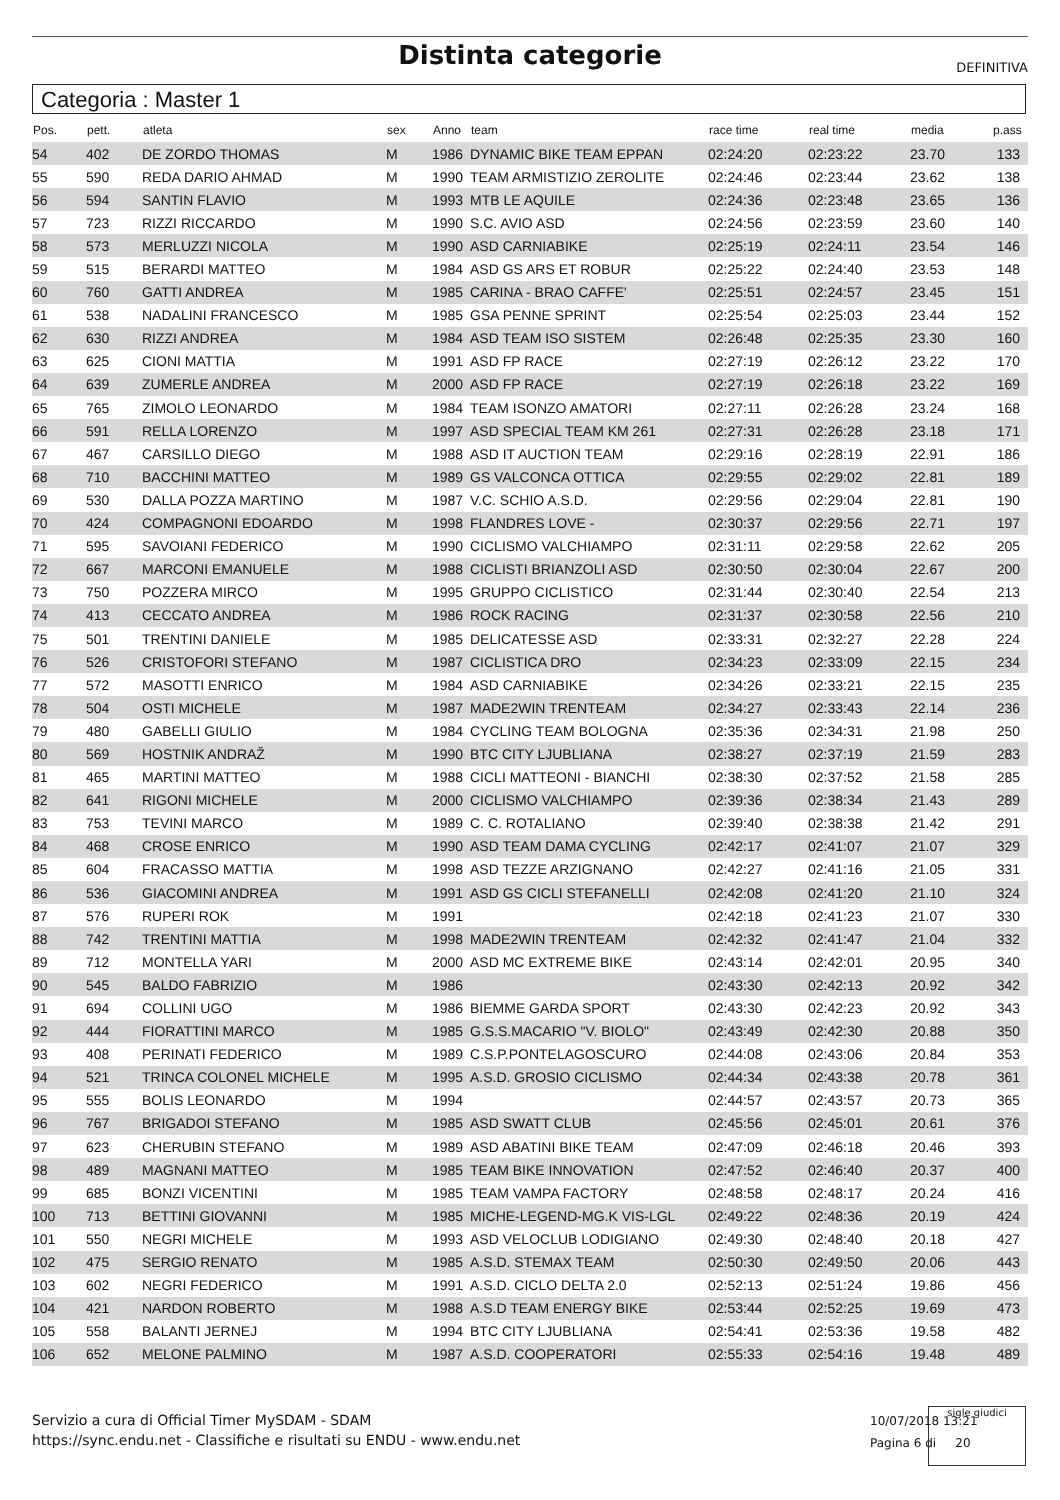Distinta categorie DEFINITIVA
Categoria : Master 1
| Pos. | pett. | atleta | sex | Anno | team | race time | real time | media | p.ass |
| --- | --- | --- | --- | --- | --- | --- | --- | --- | --- |
| 54 | 402 | DE ZORDO THOMAS | M | 1986 | DYNAMIC BIKE TEAM EPPAN | 02:24:20 | 02:23:22 | 23.70 | 133 |
| 55 | 590 | REDA DARIO AHMAD | M | 1990 | TEAM ARMISTIZIO ZEROLITE | 02:24:46 | 02:23:44 | 23.62 | 138 |
| 56 | 594 | SANTIN FLAVIO | M | 1993 | MTB LE AQUILE | 02:24:36 | 02:23:48 | 23.65 | 136 |
| 57 | 723 | RIZZI RICCARDO | M | 1990 | S.C. AVIO ASD | 02:24:56 | 02:23:59 | 23.60 | 140 |
| 58 | 573 | MERLUZZI NICOLA | M | 1990 | ASD CARNIABIKE | 02:25:19 | 02:24:11 | 23.54 | 146 |
| 59 | 515 | BERARDI MATTEO | M | 1984 | ASD GS ARS ET ROBUR | 02:25:22 | 02:24:40 | 23.53 | 148 |
| 60 | 760 | GATTI ANDREA | M | 1985 | CARINA - BRAO CAFFE' | 02:25:51 | 02:24:57 | 23.45 | 151 |
| 61 | 538 | NADALINI FRANCESCO | M | 1985 | GSA PENNE SPRINT | 02:25:54 | 02:25:03 | 23.44 | 152 |
| 62 | 630 | RIZZI ANDREA | M | 1984 | ASD TEAM ISO SISTEM | 02:26:48 | 02:25:35 | 23.30 | 160 |
| 63 | 625 | CIONI MATTIA | M | 1991 | ASD FP RACE | 02:27:19 | 02:26:12 | 23.22 | 170 |
| 64 | 639 | ZUMERLE ANDREA | M | 2000 | ASD FP RACE | 02:27:19 | 02:26:18 | 23.22 | 169 |
| 65 | 765 | ZIMOLO LEONARDO | M | 1984 | TEAM ISONZO AMATORI | 02:27:11 | 02:26:28 | 23.24 | 168 |
| 66 | 591 | RELLA LORENZO | M | 1997 | ASD SPECIAL TEAM KM 261 | 02:27:31 | 02:26:28 | 23.18 | 171 |
| 67 | 467 | CARSILLO DIEGO | M | 1988 | ASD IT AUCTION TEAM | 02:29:16 | 02:28:19 | 22.91 | 186 |
| 68 | 710 | BACCHINI MATTEO | M | 1989 | GS VALCONCA OTTICA | 02:29:55 | 02:29:02 | 22.81 | 189 |
| 69 | 530 | DALLA POZZA MARTINO | M | 1987 | V.C. SCHIO A.S.D. | 02:29:56 | 02:29:04 | 22.81 | 190 |
| 70 | 424 | COMPAGNONI EDOARDO | M | 1998 | FLANDRES LOVE - | 02:30:37 | 02:29:56 | 22.71 | 197 |
| 71 | 595 | SAVOIANI FEDERICO | M | 1990 | CICLISMO VALCHIAMPO | 02:31:11 | 02:29:58 | 22.62 | 205 |
| 72 | 667 | MARCONI EMANUELE | M | 1988 | CICLISTI BRIANZOLI ASD | 02:30:50 | 02:30:04 | 22.67 | 200 |
| 73 | 750 | POZZERA MIRCO | M | 1995 | GRUPPO CICLISTICO | 02:31:44 | 02:30:40 | 22.54 | 213 |
| 74 | 413 | CECCATO ANDREA | M | 1986 | ROCK RACING | 02:31:37 | 02:30:58 | 22.56 | 210 |
| 75 | 501 | TRENTINI DANIELE | M | 1985 | DELICATESSE ASD | 02:33:31 | 02:32:27 | 22.28 | 224 |
| 76 | 526 | CRISTOFORI STEFANO | M | 1987 | CICLISTICA DRO | 02:34:23 | 02:33:09 | 22.15 | 234 |
| 77 | 572 | MASOTTI ENRICO | M | 1984 | ASD CARNIABIKE | 02:34:26 | 02:33:21 | 22.15 | 235 |
| 78 | 504 | OSTI MICHELE | M | 1987 | MADE2WIN TRENTEAM | 02:34:27 | 02:33:43 | 22.14 | 236 |
| 79 | 480 | GABELLI GIULIO | M | 1984 | CYCLING TEAM BOLOGNA | 02:35:36 | 02:34:31 | 21.98 | 250 |
| 80 | 569 | HOSTNIK ANDRAŽ | M | 1990 | BTC CITY LJUBLIANA | 02:38:27 | 02:37:19 | 21.59 | 283 |
| 81 | 465 | MARTINI MATTEO | M | 1988 | CICLI MATTEONI - BIANCHI | 02:38:30 | 02:37:52 | 21.58 | 285 |
| 82 | 641 | RIGONI MICHELE | M | 2000 | CICLISMO VALCHIAMPO | 02:39:36 | 02:38:34 | 21.43 | 289 |
| 83 | 753 | TEVINI MARCO | M | 1989 | C. C. ROTALIANO | 02:39:40 | 02:38:38 | 21.42 | 291 |
| 84 | 468 | CROSE ENRICO | M | 1990 | ASD TEAM DAMA CYCLING | 02:42:17 | 02:41:07 | 21.07 | 329 |
| 85 | 604 | FRACASSO MATTIA | M | 1998 | ASD TEZZE ARZIGNANO | 02:42:27 | 02:41:16 | 21.05 | 331 |
| 86 | 536 | GIACOMINI ANDREA | M | 1991 | ASD GS CICLI STEFANELLI | 02:42:08 | 02:41:20 | 21.10 | 324 |
| 87 | 576 | RUPERI ROK | M | 1991 | | 02:42:18 | 02:41:23 | 21.07 | 330 |
| 88 | 742 | TRENTINI MATTIA | M | 1998 | MADE2WIN TRENTEAM | 02:42:32 | 02:41:47 | 21.04 | 332 |
| 89 | 712 | MONTELLA YARI | M | 2000 | ASD MC EXTREME BIKE | 02:43:14 | 02:42:01 | 20.95 | 340 |
| 90 | 545 | BALDO FABRIZIO | M | 1986 | | 02:43:30 | 02:42:13 | 20.92 | 342 |
| 91 | 694 | COLLINI UGO | M | 1986 | BIEMME GARDA SPORT | 02:43:30 | 02:42:23 | 20.92 | 343 |
| 92 | 444 | FIORATTINI MARCO | M | 1985 | G.S.S.MACARIO "V. BIOLO" | 02:43:49 | 02:42:30 | 20.88 | 350 |
| 93 | 408 | PERINATI FEDERICO | M | 1989 | C.S.P.PONTELAGOSCURO | 02:44:08 | 02:43:06 | 20.84 | 353 |
| 94 | 521 | TRINCA COLONEL MICHELE | M | 1995 | A.S.D. GROSIO CICLISMO | 02:44:34 | 02:43:38 | 20.78 | 361 |
| 95 | 555 | BOLIS LEONARDO | M | 1994 | | 02:44:57 | 02:43:57 | 20.73 | 365 |
| 96 | 767 | BRIGADOI STEFANO | M | 1985 | ASD SWATT CLUB | 02:45:56 | 02:45:01 | 20.61 | 376 |
| 97 | 623 | CHERUBIN STEFANO | M | 1989 | ASD ABATINI BIKE TEAM | 02:47:09 | 02:46:18 | 20.46 | 393 |
| 98 | 489 | MAGNANI MATTEO | M | 1985 | TEAM BIKE INNOVATION | 02:47:52 | 02:46:40 | 20.37 | 400 |
| 99 | 685 | BONZI VICENTINI | M | 1985 | TEAM VAMPA FACTORY | 02:48:58 | 02:48:17 | 20.24 | 416 |
| 100 | 713 | BETTINI GIOVANNI | M | 1985 | MICHE-LEGEND-MG.K VIS-LGL | 02:49:22 | 02:48:36 | 20.19 | 424 |
| 101 | 550 | NEGRI MICHELE | M | 1993 | ASD VELOCLUB LODIGIANO | 02:49:30 | 02:48:40 | 20.18 | 427 |
| 102 | 475 | SERGIO RENATO | M | 1985 | A.S.D. STEMAX TEAM | 02:50:30 | 02:49:50 | 20.06 | 443 |
| 103 | 602 | NEGRI FEDERICO | M | 1991 | A.S.D. CICLO DELTA 2.0 | 02:52:13 | 02:51:24 | 19.86 | 456 |
| 104 | 421 | NARDON ROBERTO | M | 1988 | A.S.D TEAM ENERGY BIKE | 02:53:44 | 02:52:25 | 19.69 | 473 |
| 105 | 558 | BALANTI JERNEJ | M | 1994 | BTC CITY LJUBLIANA | 02:54:41 | 02:53:36 | 19.58 | 482 |
| 106 | 652 | MELONE PALMINO | M | 1987 | A.S.D. COOPERATORI | 02:55:33 | 02:54:16 | 19.48 | 489 |
Servizio a cura di Official Timer MySDAM - SDAM
https://sync.endu.net - Classifiche e risultati su ENDU - www.endu.net
10/07/2018 13:21
Pagina 6 di 20
sigle giudici